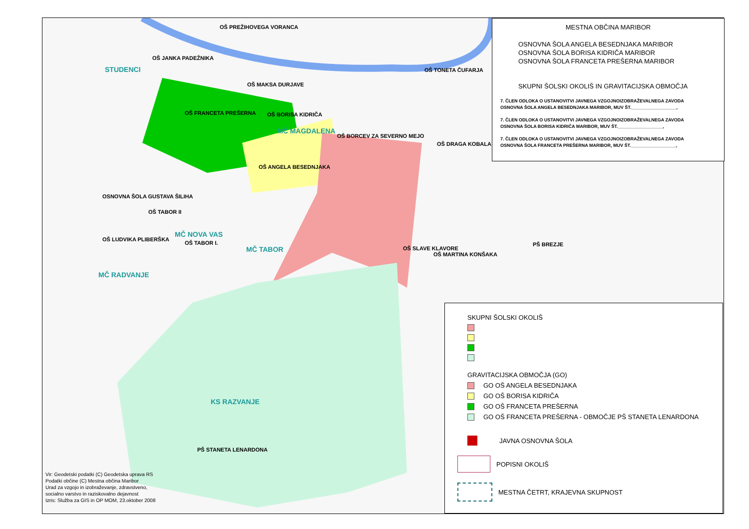STUDENCI
MČ MAGDALENA
MČ NOVA VAS
MČ TABOR
MČ RADVANJE
KS RAZVANJE
OŠ PREŽIHOVEGA VORANCA
OŠ JANKA PADEŽNIKA
OŠ MAKSA DURJAVE
OŠ TONETA ČUFARJA
OŠ FRANCETA PREŠERNA OŠ BORISA KIDRIČA
OŠ BORCEV ZA SEVERNO MEJO
OŠ DRAGA KOBALA
OŠ ANGELA BESEDNJAKA
OSNOVNA ŠOLA GUSTAVA ŠILIHA
OŠ TABOR II
OŠ LUDVIKA PLIBERŠKA
OŠ TABOR I.
OŠ SLAVE KLAVORE
OŠ MARTINA KONŠAKA
PŠ BREZJE
PŠ STANETA LENARDONA
Vir: Geodetski podatki (C) Geodetska uprava RS
Podatki občine (C) Mestna občina Maribor
Urad za vzgojo in izobraževanje, zdravstveno,
socialno varstvo in raziskovalno dejavnost
Izris: Služba za GIS in OP MOM, 23.oktober 2008
MESTNA OBČINA MARIBOR
OSNOVNA ŠOLA ANGELA BESEDNJAKA MARIBOR
OSNOVNA ŠOLA BORISA KIDRIČA MARIBOR
OSNOVNA ŠOLA FRANCETA PREŠERNA MARIBOR
SKUPNI ŠOLSKI OKOLIŠ IN GRAVITACIJSKA OBMOČJA
7. ČLEN ODLOKA O USTANOVITVI JAVNEGA VZGOJNOIZOBRAŽEVALNEGA ZAVODA
OSNOVNA ŠOLA ANGELA BESEDNJAKA MARIBOR, MUV ŠT.__________________,
7. ČLEN ODLOKA O USTANOVITVI JAVNEGA VZGOJNOIZOBRAŽEVALNEGA ZAVODA
OSNOVNA ŠOLA BORISA KIDRIČA MARIBOR, MUV ŠT.__________________,
7. ČLEN ODLOKA O USTANOVITVI JAVNEGA VZGOJNOIZOBRAŽEVALNEGA ZAVODA
OSNOVNA ŠOLA FRANCETA PREŠERNA MARIBOR, MUV ŠT.__________________,
SKUPNI ŠOLSKI OKOLIŠ
GRAVITACIJSKA OBMOČJA (GO)
GO OŠ ANGELA BESEDNJAKA
GO OŠ BORISA KIDRIČA
GO OŠ FRANCETA PREŠERNA
GO OŠ FRANCETA PREŠERNA - OBMOČJE PŠ STANETA LENARDONA
JAVNA OSNOVNA ŠOLA
POPISNI OKOLIŠ
MESTNA ČETRT, KRAJEVNA SKUPNOST